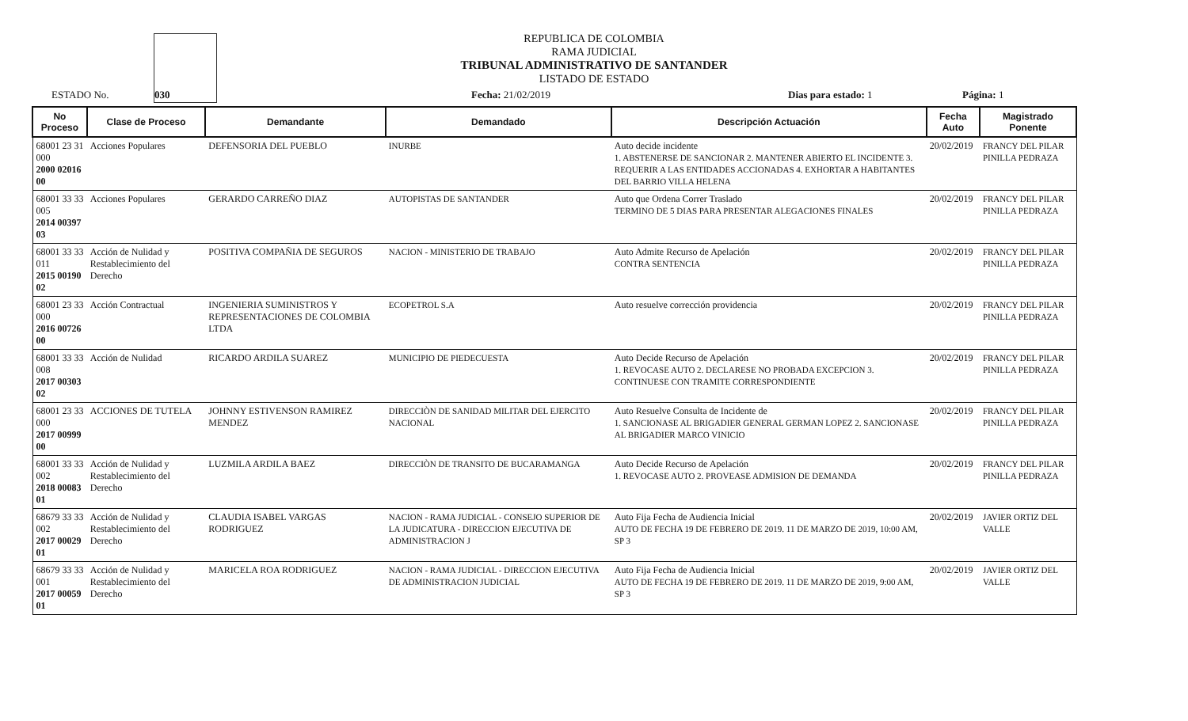REPUBLICA DE COLOMBIA
RAMA JUDICIAL
TRIBUNAL ADMINISTRATIVO DE SANTANDER
LISTADO DE ESTADO
ESTADO No. 030 Fecha: 21/02/2019 Dias para estado: 1 Página: 1
| No Proceso | Clase de Proceso | Demandante | Demandado | Descripción Actuación | Fecha Auto | Magistrado Ponente |
| --- | --- | --- | --- | --- | --- | --- |
| 68001 23 31 000 2000 02016 00 | Acciones Populares | DEFENSORIA DEL PUEBLO | INURBE | Auto decide incidente 1. ABSTENERSE DE SANCIONAR 2. MANTENER ABIERTO EL INCIDENTE 3. REQUERIR A LAS ENTIDADES ACCIONADAS 4. EXHORTAR A HABITANTES DEL BARRIO VILLA HELENA | 20/02/2019 | FRANCY DEL PILAR PINILLA PEDRAZA |
| 68001 33 33 005 2014 00397 03 | Acciones Populares | GERARDO CARREÑO DIAZ | AUTOPISTAS DE SANTANDER | Auto que Ordena Correr Traslado TERMINO DE 5 DIAS PARA PRESENTAR ALEGACIONES FINALES | 20/02/2019 | FRANCY DEL PILAR PINILLA PEDRAZA |
| 68001 33 33 011 2015 00190 02 | Acción de Nulidad y Restablecimiento del Derecho | POSITIVA COMPAÑIA DE SEGUROS | NACION - MINISTERIO DE TRABAJO | Auto Admite Recurso de Apelación CONTRA SENTENCIA | 20/02/2019 | FRANCY DEL PILAR PINILLA PEDRAZA |
| 68001 23 33 000 2016 00726 00 | Acción Contractual | INGENIERIA SUMINISTROS Y REPRESENTACIONES DE COLOMBIA LTDA | ECOPETROL S.A | Auto resuelve corrección providencia | 20/02/2019 | FRANCY DEL PILAR PINILLA PEDRAZA |
| 68001 33 33 008 2017 00303 02 | Acción de Nulidad | RICARDO ARDILA SUAREZ | MUNICIPIO DE PIEDECUESTA | Auto Decide Recurso de Apelación 1. REVOCASE AUTO 2. DECLARESE NO PROBADA EXCEPCION 3. CONTINUESE CON TRAMITE CORRESPONDIENTE | 20/02/2019 | FRANCY DEL PILAR PINILLA PEDRAZA |
| 68001 23 33 000 2017 00999 00 | ACCIONES DE TUTELA | JOHNNY ESTIVENSON RAMIREZ MENDEZ | DIRECCIÒN DE SANIDAD MILITAR DEL EJERCITO NACIONAL | Auto Resuelve Consulta de Incidente de 1. SANCIONASE AL BRIGADIER GENERAL GERMAN LOPEZ 2. SANCIONASE AL BRIGADIER MARCO VINICIO | 20/02/2019 | FRANCY DEL PILAR PINILLA PEDRAZA |
| 68001 33 33 002 2018 00083 01 | Acción de Nulidad y Restablecimiento del Derecho | LUZMILA ARDILA BAEZ | DIRECCIÒN DE TRANSITO DE BUCARAMANGA | Auto Decide Recurso de Apelación 1. REVOCASE AUTO 2. PROVEASE ADMISION DE DEMANDA | 20/02/2019 | FRANCY DEL PILAR PINILLA PEDRAZA |
| 68679 33 33 002 2017 00029 01 | Acción de Nulidad y Restablecimiento del Derecho | CLAUDIA ISABEL VARGAS RODRIGUEZ | NACION - RAMA JUDICIAL - CONSEJO SUPERIOR DE LA JUDICATURA - DIRECCION EJECUTIVA DE ADMINISTRACION J | Auto Fija Fecha de Audiencia Inicial AUTO DE FECHA 19 DE FEBRERO DE 2019. 11 DE MARZO DE 2019, 10:00 AM, SP 3 | 20/02/2019 | JAVIER ORTIZ DEL VALLE |
| 68679 33 33 001 2017 00059 01 | Acción de Nulidad y Restablecimiento del Derecho | MARICELA ROA RODRIGUEZ | NACION - RAMA JUDICIAL - DIRECCION EJECUTIVA DE ADMINISTRACION JUDICIAL | Auto Fija Fecha de Audiencia Inicial AUTO DE FECHA 19 DE FEBRERO DE 2019. 11 DE MARZO DE 2019, 9:00 AM, SP 3 | 20/02/2019 | JAVIER ORTIZ DEL VALLE |